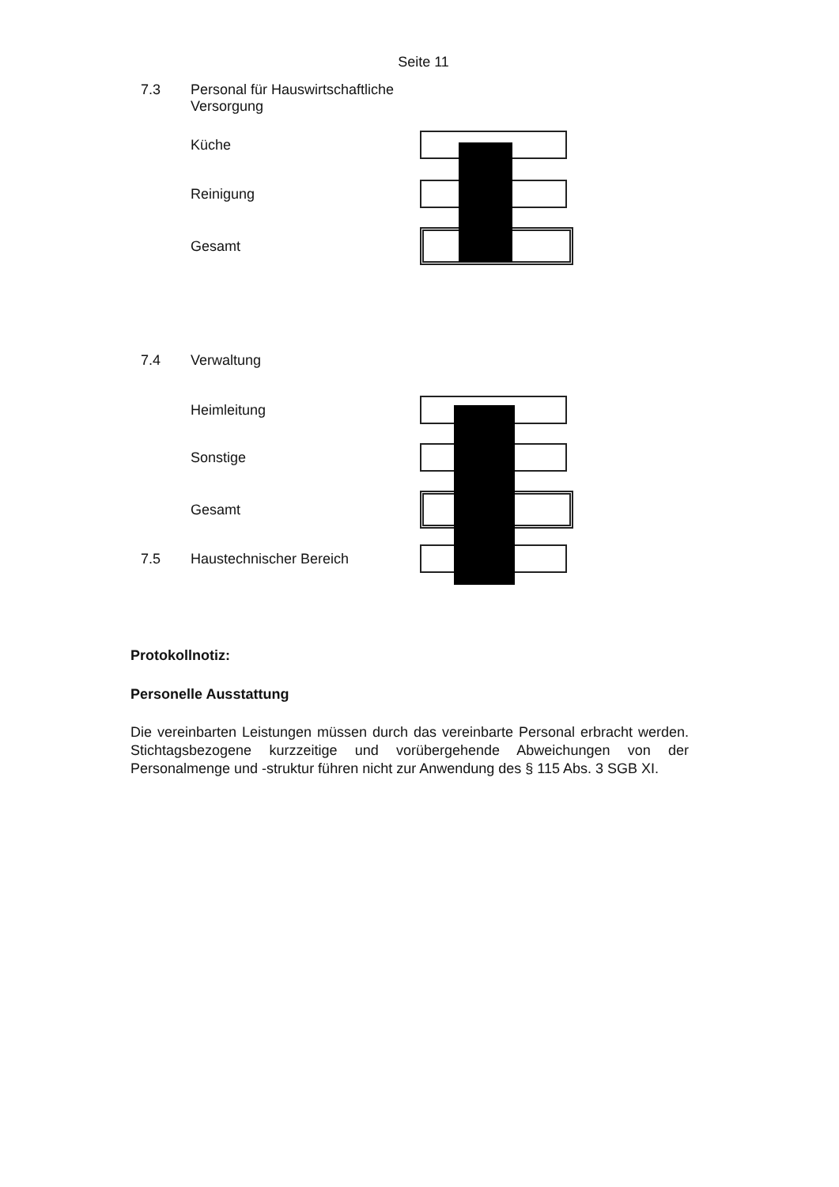Seite 11
7.3 Personal für Hauswirtschaftliche
Versorgung
Küche
Reinigung
Gesamt
7.4 Verwaltung
Heimleitung
Sonstige
Gesamt
7.5 Haustechnischer Bereich
Protokollnotiz:
Personelle Ausstattung
Die vereinbarten Leistungen müssen durch das vereinbarte Personal erbracht werden. Stichtagsbezogene kurzzeitige und vorübergehende Abweichungen von der Personalmenge und -struktur führen nicht zur Anwendung des § 115 Abs. 3 SGB XI.